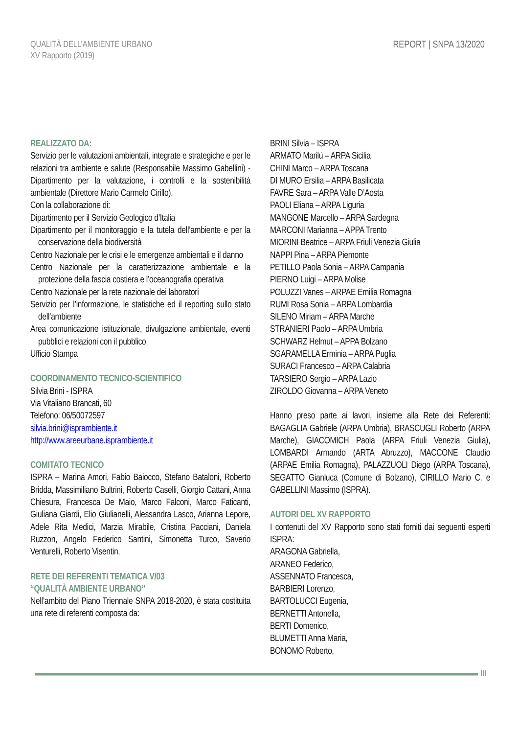QUALITÀ DELL’AMBIENTE URBANO
XV Rapporto (2019)
REPORT | SNPA 13/2020
REALIZZATO DA:
Servizio per le valutazioni ambientali, integrate e strategiche e per le relazioni tra ambiente e salute (Responsabile Massimo Gabellini) - Dipartimento per la valutazione, i controlli e la sostenibilità ambientale (Direttore Mario Carmelo Cirillo).
Con la collaborazione di:
Dipartimento per il Servizio Geologico d’Italia
Dipartimento per il monitoraggio e la tutela dell’ambiente e per la conservazione della biodiversità
Centro Nazionale per le crisi e le emergenze ambientali e il danno
Centro Nazionale per la caratterizzazione ambientale e la protezione della fascia costiera e l’oceanografia operativa
Centro Nazionale per la rete nazionale dei laboratori
Servizio per l’informazione, le statistiche ed il reporting sullo stato dell’ambiente
Area comunicazione istituzionale, divulgazione ambientale, eventi pubblici e relazioni con il pubblico
Ufficio Stampa
COORDINAMENTO TECNICO-SCIENTIFICO
Silvia Brini - ISPRA
Via Vitaliano Brancati, 60
Telefono: 06/50072597
silvia.brini@isprambiente.it
http://www.areeurbane.isprambiente.it
COMITATO TECNICO
ISPRA – Marina Amori, Fabio Baiocco, Stefano Bataloni, Roberto Bridda, Massimiliano Bultrini, Roberto Caselli, Giorgio Cattani, Anna Chiesura, Francesca De Maio, Marco Falconi, Marco Faticanti, Giuliana Giardi, Elio Giulianelli, Alessandra Lasco, Arianna Lepore, Adele Rita Medici, Marzia Mirabile, Cristina Pacciani, Daniela Ruzzon, Angelo Federico Santini, Simonetta Turco, Saverio Venturelli, Roberto Visentin.
RETE DEI REFERENTI TEMATICA V/03
“QUALITÀ AMBIENTE URBANO”
Nell’ambito del Piano Triennale SNPA 2018-2020, è stata costituita una rete di referenti composta da:
BRINI Silvia – ISPRA
ARMATO Marilù – ARPA Sicilia
CHINI Marco – ARPA Toscana
DI MURO Ersilia – ARPA Basilicata
FAVRE Sara – ARPA Valle D’Aosta
PAOLI Eliana – ARPA Liguria
MANGONE Marcello – ARPA Sardegna
MARCONI Marianna – APPA Trento
MIORINI Beatrice – ARPA Friuli Venezia Giulia
NAPPI Pina – ARPA Piemonte
PETILLO Paola Sonia – ARPA Campania
PIERNO Luigi – ARPA Molise
POLUZZI Vanes – ARPAE Emilia Romagna
RUMI Rosa Sonia – ARPA Lombardia
SILENO Miriam – ARPA Marche
STRANIERI Paolo – ARPA Umbria
SCHWARZ Helmut – APPA Bolzano
SGARAMELLA Erminia – ARPA Puglia
SURACI Francesco – ARPA Calabria
TARSIERO Sergio – ARPA Lazio
ZIROLDO Giovanna – ARPA Veneto
Hanno preso parte ai lavori, insieme alla Rete dei Referenti: BAGAGLIA Gabriele (ARPA Umbria), BRASCUGLI Roberto (ARPA Marche), GIACOMICH Paola (ARPA Friuli Venezia Giulia), LOMBARDI Armando (ARTA Abruzzo), MACCONE Claudio (ARPAE Emilia Romagna), PALAZZUOLI Diego (ARPA Toscana), SEGATTO Gianluca (Comune di Bolzano), CIRILLO Mario C. e GABELLINI Massimo (ISPRA).
AUTORI DEL XV RAPPORTO
I contenuti del XV Rapporto sono stati forniti dai seguenti esperti ISPRA:
ARAGONA Gabriella,
ARANEO Federico,
ASSENNATO Francesca,
BARBIERI Lorenzo,
BARTOLUCCI Eugenia,
BERNETTI Antonella,
BERTI Domenico,
BLUMETTI Anna Maria,
BONOMO Roberto,
III